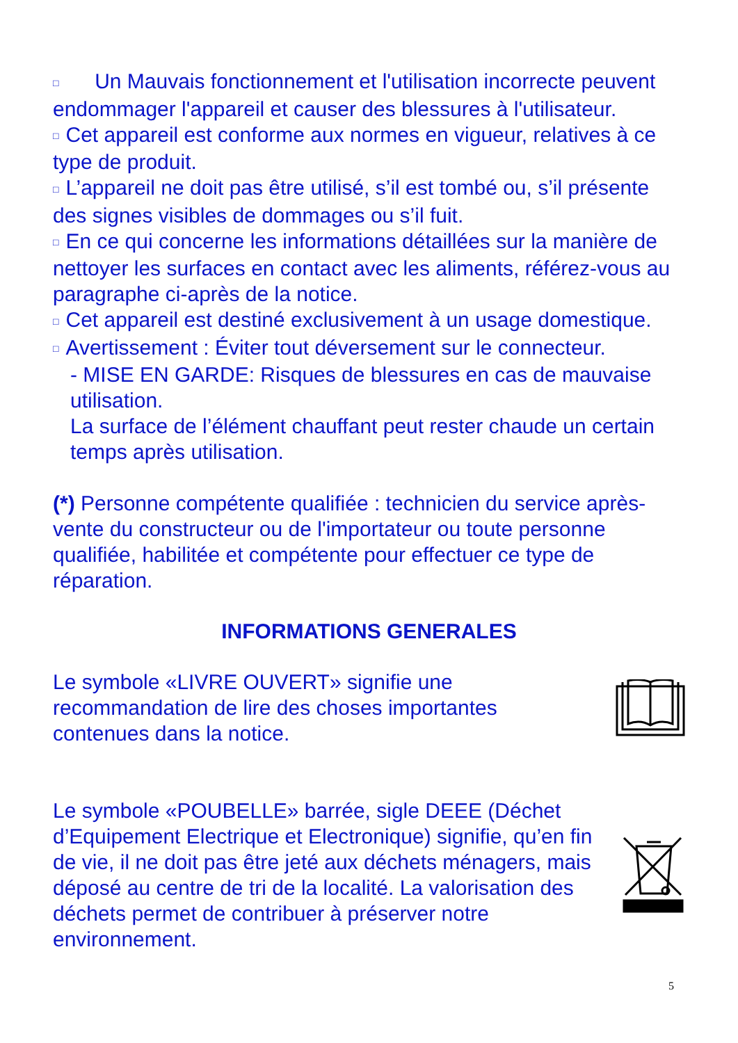□ Un Mauvais fonctionnement et l'utilisation incorrecte peuvent endommager l'appareil et causer des blessures à l'utilisateur.
□ Cet appareil est conforme aux normes en vigueur, relatives à ce type de produit.
□ L’appareil ne doit pas être utilisé, s’il est tombé ou, s’il présente des signes visibles de dommages ou s’il fuit.
□ En ce qui concerne les informations détaillées sur la manière de nettoyer les surfaces en contact avec les aliments, référez-vous au paragraphe ci-après de la notice.
□ Cet appareil est destiné exclusivement à un usage domestique.
□ Avertissement : Éviter tout déversement sur le connecteur.
- MISE EN GARDE: Risques de blessures en cas de mauvaise utilisation.
La surface de l’élément chauffant peut rester chaude un certain temps après utilisation.
(*) Personne compétente qualifiée : technicien du service après-vente du constructeur ou de l'importateur ou toute personne qualifiée, habilitée et compétente pour effectuer ce type de réparation.
INFORMATIONS GENERALES
Le symbole «LIVRE OUVERT» signifie une recommandation de lire des choses importantes contenues dans la notice.
Le symbole «POUBELLE» barrée, sigle DEEE (Déchet d’Equipement Electrique et Electronique) signifie, qu’en fin de vie, il ne doit pas être jeté aux déchets ménagers, mais déposé au centre de tri de la localité. La valorisation des déchets permet de contribuer à préserver notre environnement.
5